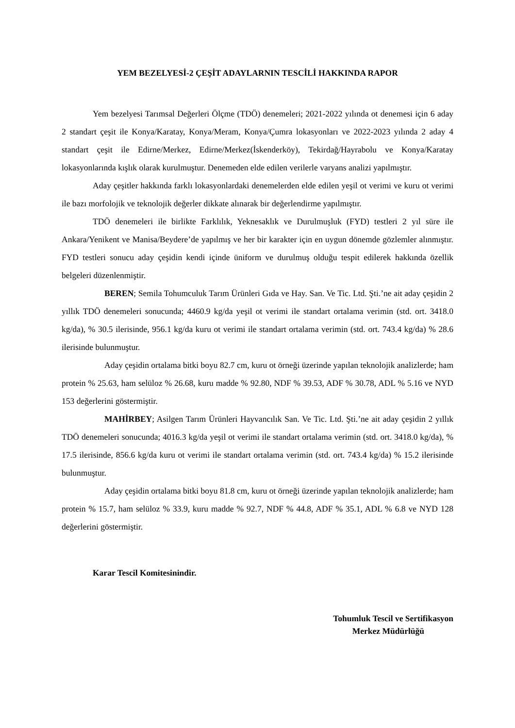YEM BEZELYESİ-2 ÇEŞİT ADAYLARNIN TESCİLİ HAKKINDA RAPOR
Yem bezelyesi Tarımsal Değerleri Ölçme (TDÖ) denemeleri; 2021-2022 yılında ot denemesi için 6 aday 2 standart çeşit ile Konya/Karatay, Konya/Meram, Konya/Çumra lokasyonları ve 2022-2023 yılında 2 aday 4 standart çeşit ile Edirne/Merkez, Edirne/Merkez(İskenderköy), Tekirdağ/Hayrabolu ve Konya/Karatay lokasyonlarında kışlık olarak kurulmuştur. Denemeden elde edilen verilerle varyans analizi yapılmıştır.
Aday çeşitler hakkında farklı lokasyonlardaki denemelerden elde edilen yeşil ot verimi ve kuru ot verimi ile bazı morfolojik ve teknolojik değerler dikkate alınarak bir değerlendirme yapılmıştır.
TDÖ denemeleri ile birlikte Farklılık, Yeknesaklık ve Durulmuşluk (FYD) testleri 2 yıl süre ile Ankara/Yenikent ve Manisa/Beydere’de yapılmış ve her bir karakter için en uygun dönemde gözlemler alınmıştır. FYD testleri sonucu aday çeşidin kendi içinde üniform ve durulmuş olduğu tespit edilerek hakkında özellik belgeleri düzenlenmiştir.
BEREN; Semila Tohumculuk Tarım Ürünleri Gıda ve Hay. San. Ve Tic. Ltd. Şti.’ne ait aday çeşidin 2 yıllık TDÖ denemeleri sonucunda; 4460.9 kg/da yeşil ot verimi ile standart ortalama verimin (std. ort. 3418.0 kg/da), % 30.5 ilerisinde, 956.1 kg/da kuru ot verimi ile standart ortalama verimin (std. ort. 743.4 kg/da) % 28.6 ilerisinde bulunmuştur.
Aday çeşidin ortalama bitki boyu 82.7 cm, kuru ot örneği üzerinde yapılan teknolojik analizlerde; ham protein % 25.63, ham selüloz % 26.68, kuru madde % 92.80, NDF % 39.53, ADF % 30.78, ADL % 5.16 ve NYD 153 değerlerini göstermiştir.
MAHİRBEY; Asilgen Tarım Ürünleri Hayvancılık San. Ve Tic. Ltd. Şti.’ne ait aday çeşidin 2 yıllık TDÖ denemeleri sonucunda; 4016.3 kg/da yeşil ot verimi ile standart ortalama verimin (std. ort. 3418.0 kg/da), % 17.5 ilerisinde, 856.6 kg/da kuru ot verimi ile standart ortalama verimin (std. ort. 743.4 kg/da) % 15.2 ilerisinde bulunmuştur.
Aday çeşidin ortalama bitki boyu 81.8 cm, kuru ot örneği üzerinde yapılan teknolojik analizlerde; ham protein % 15.7, ham selüloz % 33.9, kuru madde % 92.7, NDF % 44.8, ADF % 35.1, ADL % 6.8 ve NYD 128 değerlerini göstermiştir.
Karar Tescil Komitesinindir.
Tohumluk Tescil ve Sertifikasyon
Merkez Müdürlüğü